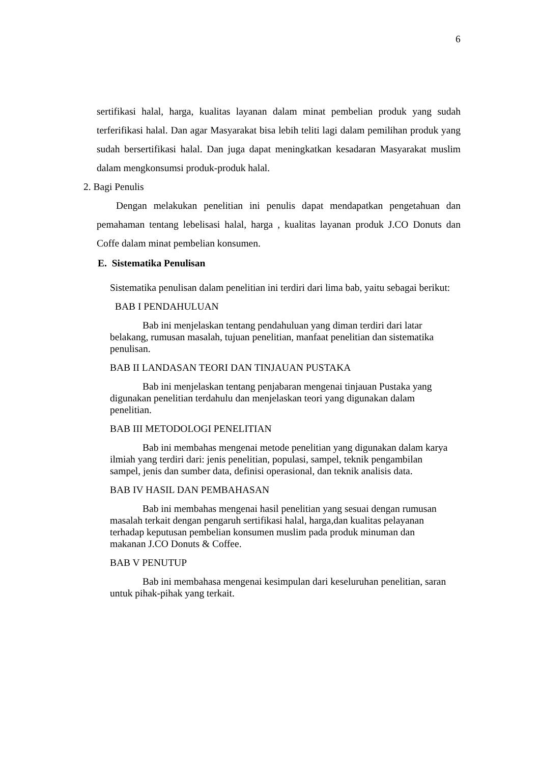6
sertifikasi halal, harga, kualitas layanan dalam minat pembelian produk yang sudah terferifikasi halal. Dan agar Masyarakat bisa lebih teliti lagi dalam pemilihan produk yang sudah bersertifikasi halal. Dan juga dapat meningkatkan kesadaran Masyarakat muslim dalam mengkonsumsi produk-produk halal.
2. Bagi Penulis
Dengan melakukan penelitian ini penulis dapat mendapatkan pengetahuan dan pemahaman tentang lebelisasi halal, harga , kualitas layanan produk J.CO Donuts dan Coffe dalam minat pembelian konsumen.
E. Sistematika Penulisan
Sistematika penulisan dalam penelitian ini terdiri dari lima bab, yaitu sebagai berikut:
BAB I PENDAHULUAN
Bab ini menjelaskan tentang pendahuluan yang diman terdiri dari latar belakang, rumusan masalah, tujuan penelitian, manfaat penelitian dan sistematika penulisan.
BAB II LANDASAN TEORI DAN TINJAUAN PUSTAKA
Bab ini menjelaskan tentang penjabaran mengenai tinjauan Pustaka yang digunakan penelitian terdahulu dan menjelaskan teori yang digunakan dalam penelitian.
BAB III METODOLOGI PENELITIAN
Bab ini membahas mengenai metode penelitian yang digunakan dalam karya ilmiah yang terdiri dari: jenis penelitian, populasi, sampel, teknik pengambilan sampel, jenis dan sumber data, definisi operasional, dan teknik analisis data.
BAB IV HASIL DAN PEMBAHASAN
Bab ini membahas mengenai hasil penelitian yang sesuai dengan rumusan masalah terkait dengan pengaruh sertifikasi halal, harga,dan kualitas pelayanan terhadap keputusan pembelian konsumen muslim pada produk minuman dan makanan J.CO Donuts & Coffee.
BAB V PENUTUP
Bab ini membahasa mengenai kesimpulan dari keseluruhan penelitian, saran untuk pihak-pihak yang terkait.